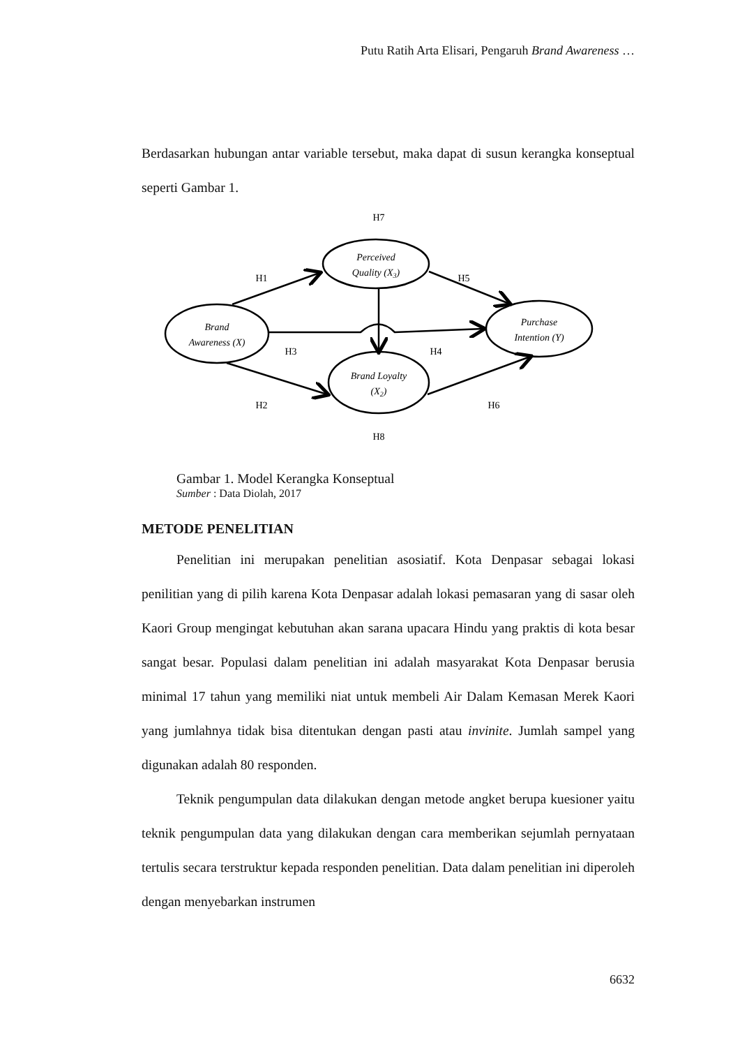Putu Ratih Arta Elisari, Pengaruh Brand Awareness …
Berdasarkan hubungan antar variable tersebut, maka dapat di susun kerangka konseptual seperti Gambar 1.
H7
H1
H5
H3
H4
H2
H6
H8
Perceived
Quality (X3)
Brand
Awareness (X)
Brand Loyalty
(X2)
Purchase
Intention (Y)
Gambar 1. Model Kerangka Konseptual
Sumber : Data Diolah, 2017
METODE PENELITIAN
Penelitian ini merupakan penelitian asosiatif. Kota Denpasar sebagai lokasi penilitian yang di pilih karena Kota Denpasar adalah lokasi pemasaran yang di sasar oleh Kaori Group mengingat kebutuhan akan sarana upacara Hindu yang praktis di kota besar sangat besar. Populasi dalam penelitian ini adalah masyarakat Kota Denpasar berusia minimal 17 tahun yang memiliki niat untuk membeli Air Dalam Kemasan Merek Kaori yang jumlahnya tidak bisa ditentukan dengan pasti atau invinite. Jumlah sampel yang digunakan adalah 80 responden.
Teknik pengumpulan data dilakukan dengan metode angket berupa kuesioner yaitu teknik pengumpulan data yang dilakukan dengan cara memberikan sejumlah pernyataan tertulis secara terstruktur kepada responden penelitian. Data dalam penelitian ini diperoleh dengan menyebarkan instrumen
6632